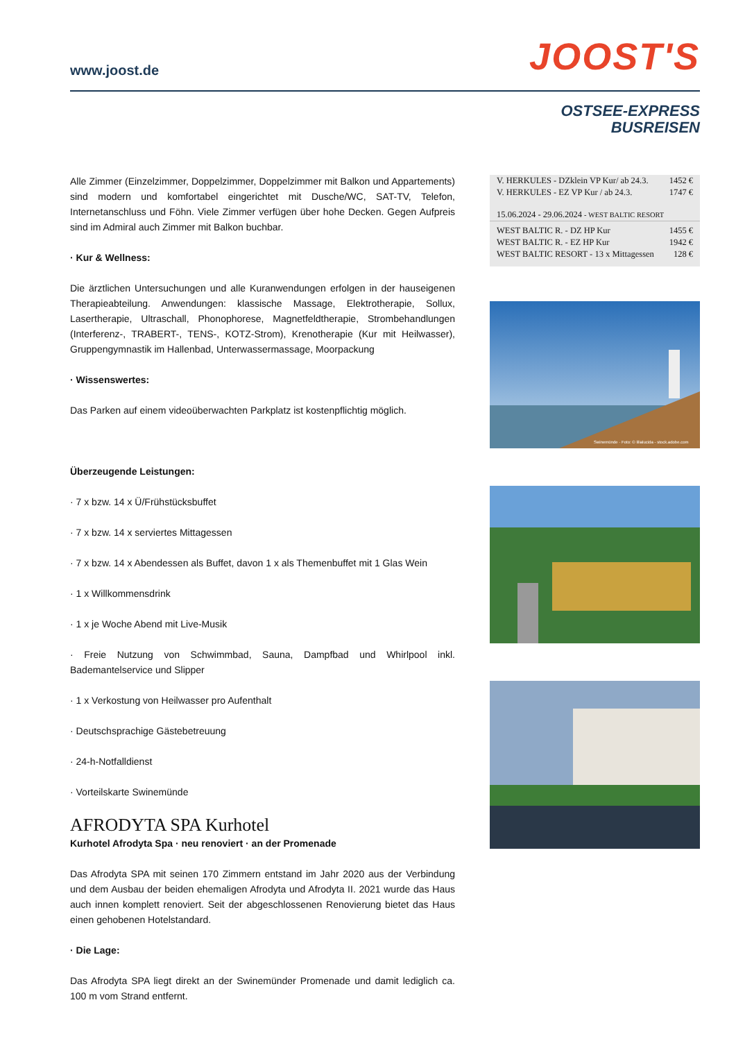www.joost.de JOOST'S
OSTSEE-EXPRESS
BUSREISEN
Alle Zimmer (Einzelzimmer, Doppelzimmer, Doppelzimmer mit Balkon und Appartements) sind modern und komfortabel eingerichtet mit Dusche/WC, SAT-TV, Telefon, Internetanschluss und Föhn. Viele Zimmer verfügen über hohe Decken. Gegen Aufpreis sind im Admiral auch Zimmer mit Balkon buchbar.
· Kur & Wellness:
Die ärztlichen Untersuchungen und alle Kuranwendungen erfolgen in der hauseigenen Therapieabteilung. Anwendungen: klassische Massage, Elektrotherapie, Sollux, Lasertherapie, Ultraschall, Phonophorese, Magnetfeldtherapie, Strombehandlungen (Interferenz-, TRABERT-, TENS-, KOTZ-Strom), Krenotherapie (Kur mit Heilwasser), Gruppengymnastik im Hallenbad, Unterwassermassage, Moorpackung
· Wissenswertes:
Das Parken auf einem videoüberwachten Parkplatz ist kostenpflichtig möglich.
Überzeugende Leistungen:
· 7 x bzw. 14 x Ü/Frühstücksbuffet
· 7 x bzw. 14 x serviertes Mittagessen
· 7 x bzw. 14 x Abendessen als Buffet, davon 1 x als Themenbuffet mit 1 Glas Wein
· 1 x Willkommensdrink
· 1 x je Woche Abend mit Live-Musik
· Freie Nutzung von Schwimmbad, Sauna, Dampfbad und Whirlpool inkl. Bademantelservice und Slipper
· 1 x Verkostung von Heilwasser pro Aufenthalt
· Deutschsprachige Gästebetreuung
· 24-h-Notfalldienst
· Vorteilskarte Swinemünde
AFRODYTA SPA Kurhotel
Kurhotel Afrodyta Spa · neu renoviert · an der Promenade
Das Afrodyta SPA mit seinen 170 Zimmern entstand im Jahr 2020 aus der Verbindung und dem Ausbau der beiden ehemaligen Afrodyta und Afrodyta II. 2021 wurde das Haus auch innen komplett renoviert. Seit der abgeschlossenen Renovierung bietet das Haus einen gehobenen Hotelstandard.
· Die Lage:
Das Afrodyta SPA liegt direkt an der Swinemünder Promenade und damit lediglich ca. 100 m vom Strand entfernt.
| V. HERKULES - DZklein VP Kur/ ab 24.3. | 1452 € |
| V. HERKULES - EZ VP Kur / ab 24.3. | 1747 € |
| 15.06.2024 - 29.06.2024 - WEST BALTIC RESORT | |
| WEST BALTIC R. - DZ HP Kur | 1455 € |
| WEST BALTIC R. - EZ HP Kur | 1942 € |
| WEST BALTIC RESORT - 13 x Mittagessen | 128 € |
Swinemünde · Foto: © lilialucida - stock.adobe.com